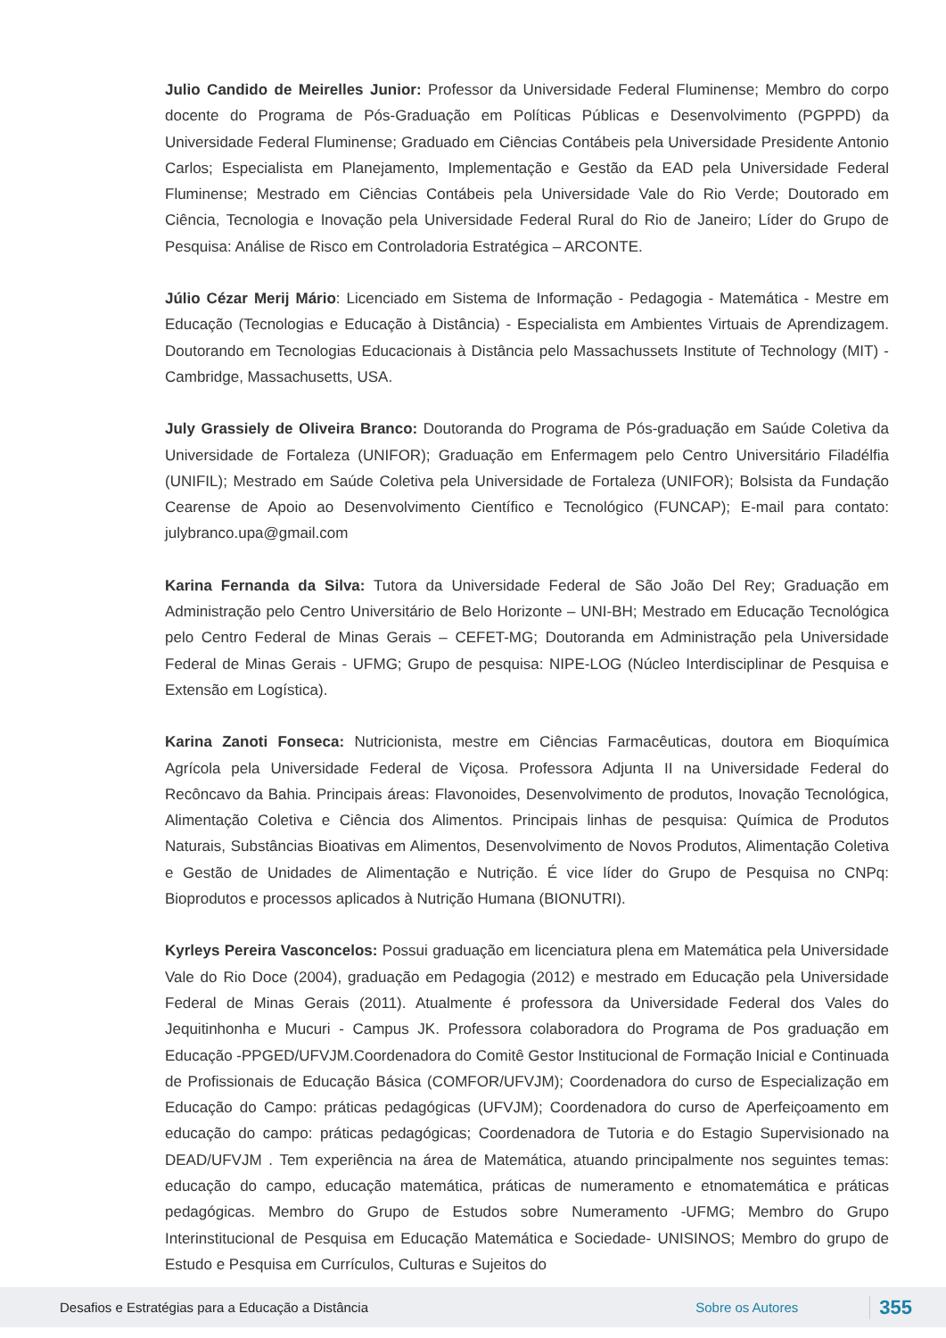Julio Candido de Meirelles Junior: Professor da Universidade Federal Fluminense; Membro do corpo docente do Programa de Pós-Graduação em Políticas Públicas e Desenvolvimento (PGPPD) da Universidade Federal Fluminense; Graduado em Ciências Contábeis pela Universidade Presidente Antonio Carlos; Especialista em Planejamento, Implementação e Gestão da EAD pela Universidade Federal Fluminense; Mestrado em Ciências Contábeis pela Universidade Vale do Rio Verde; Doutorado em Ciência, Tecnologia e Inovação pela Universidade Federal Rural do Rio de Janeiro; Líder do Grupo de Pesquisa: Análise de Risco em Controladoria Estratégica – ARCONTE.
Júlio Cézar Merij Mário: Licenciado em Sistema de Informação - Pedagogia - Matemática - Mestre em Educação (Tecnologias e Educação à Distância) - Especialista em Ambientes Virtuais de Aprendizagem. Doutorando em Tecnologias Educacionais à Distância pelo Massachussets Institute of Technology (MIT) - Cambridge, Massachusetts, USA.
July Grassiely de Oliveira Branco: Doutoranda do Programa de Pós-graduação em Saúde Coletiva da Universidade de Fortaleza (UNIFOR); Graduação em Enfermagem pelo Centro Universitário Filadélfia (UNIFIL); Mestrado em Saúde Coletiva pela Universidade de Fortaleza (UNIFOR); Bolsista da Fundação Cearense de Apoio ao Desenvolvimento Científico e Tecnológico (FUNCAP); E-mail para contato: julybranco.upa@gmail.com
Karina Fernanda da Silva: Tutora da Universidade Federal de São João Del Rey; Graduação em Administração pelo Centro Universitário de Belo Horizonte – UNI-BH; Mestrado em Educação Tecnológica pelo Centro Federal de Minas Gerais – CEFET-MG; Doutoranda em Administração pela Universidade Federal de Minas Gerais - UFMG; Grupo de pesquisa: NIPE-LOG (Núcleo Interdisciplinar de Pesquisa e Extensão em Logística).
Karina Zanoti Fonseca: Nutricionista, mestre em Ciências Farmacêuticas, doutora em Bioquímica Agrícola pela Universidade Federal de Viçosa. Professora Adjunta II na Universidade Federal do Recôncavo da Bahia. Principais áreas: Flavonoides, Desenvolvimento de produtos, Inovação Tecnológica, Alimentação Coletiva e Ciência dos Alimentos. Principais linhas de pesquisa: Química de Produtos Naturais, Substâncias Bioativas em Alimentos, Desenvolvimento de Novos Produtos, Alimentação Coletiva e Gestão de Unidades de Alimentação e Nutrição. É vice líder do Grupo de Pesquisa no CNPq: Bioprodutos e processos aplicados à Nutrição Humana (BIONUTRI).
Kyrleys Pereira Vasconcelos: Possui graduação em licenciatura plena em Matemática pela Universidade Vale do Rio Doce (2004), graduação em Pedagogia (2012) e mestrado em Educação pela Universidade Federal de Minas Gerais (2011). Atualmente é professora da Universidade Federal dos Vales do Jequitinhonha e Mucuri - Campus JK. Professora colaboradora do Programa de Pos graduação em Educação -PPGED/UFVJM.Coordenadora do Comitê Gestor Institucional de Formação Inicial e Continuada de Profissionais de Educação Básica (COMFOR/UFVJM); Coordenadora do curso de Especialização em Educação do Campo: práticas pedagógicas (UFVJM); Coordenadora do curso de Aperfeiçoamento em educação do campo: práticas pedagógicas; Coordenadora de Tutoria e do Estagio Supervisionado na DEAD/UFVJM . Tem experiência na área de Matemática, atuando principalmente nos seguintes temas: educação do campo, educação matemática, práticas de numeramento e etnomatemática e práticas pedagógicas. Membro do Grupo de Estudos sobre Numeramento -UFMG; Membro do Grupo Interinstitucional de Pesquisa em Educação Matemática e Sociedade- UNISINOS; Membro do grupo de Estudo e Pesquisa em Currículos, Culturas e Sujeitos do
Desafios e Estratégias para a Educação a Distância Sobre os Autores 355